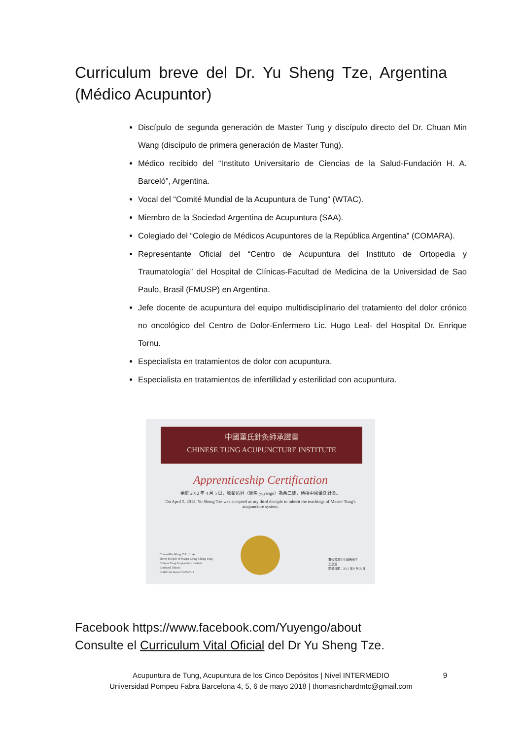Curriculum breve del Dr. Yu Sheng Tze, Argentina (Médico Acupuntor)
Discípulo de segunda generación de Master Tung y discípulo directo del Dr. Chuan Min Wang (discípulo de primera generación de Master Tung).
Médico recibido del “Instituto Universitario de Ciencias de la Salud-Fundación H. A. Barceló”, Argentina.
Vocal del “Comité Mundial de la Acupuntura de Tung” (WTAC).
Miembro de la Sociedad Argentina de Acupuntura (SAA).
Colegiado del “Colegio de Médicos Acupuntores de la República Argentina” (COMARA).
Representante Oficial del “Centro de Acupuntura del Instituto de Ortopedia y Traumatología” del Hospital de Clínicas-Facultad de Medicina de la Universidad de Sao Paulo, Brasil (FMUSP) en Argentina.
Jefe docente de acupuntura del equipo multidisciplinario del tratamiento del dolor crónico no oncológico del Centro de Dolor-Enfermero Lic. Hugo Leal- del Hospital Dr. Enrique Tornu.
Especialista en tratamientos de dolor con acupuntura.
Especialista en tratamientos de infertilidad y esterilidad con acupuntura.
中國董氏針灸師承證書
CHINESE TUNG ACUPUNCTURE INSTITUTE
Apprenticeship Certification
余於 2012 年 4 月 5 日，收翟佑昇（網名 yuyengo）為余三徒，傳授中國董氏針灸。
On April 5, 2012, Yu Sheng Tze was accepted as my third disciple to inherit the teachings of Master Tung's acupuncture system.
Chuan-Min Wang, D.C., L.Ac
Direct disciple of Master Ching-Chang Tung
Chinese Tung Acupuncture Institute
Lombard, Illinois
Certificate Issued: 8/23/2012
董公景昌先生嫡傳弟子
王全民
頒發日期：2012 年 8 月 23日
Facebook https://www.facebook.com/Yuyengo/about
Consulte el Curriculum Vital Oficial del Dr Yu Sheng Tze.
Acupuntura de Tung, Acupuntura de los Cinco Depósitos | Nivel INTERMEDIO
Universidad Pompeu Fabra Barcelona 4, 5, 6 de mayo 2018 | thomasrichardmtc@gmail.com
9